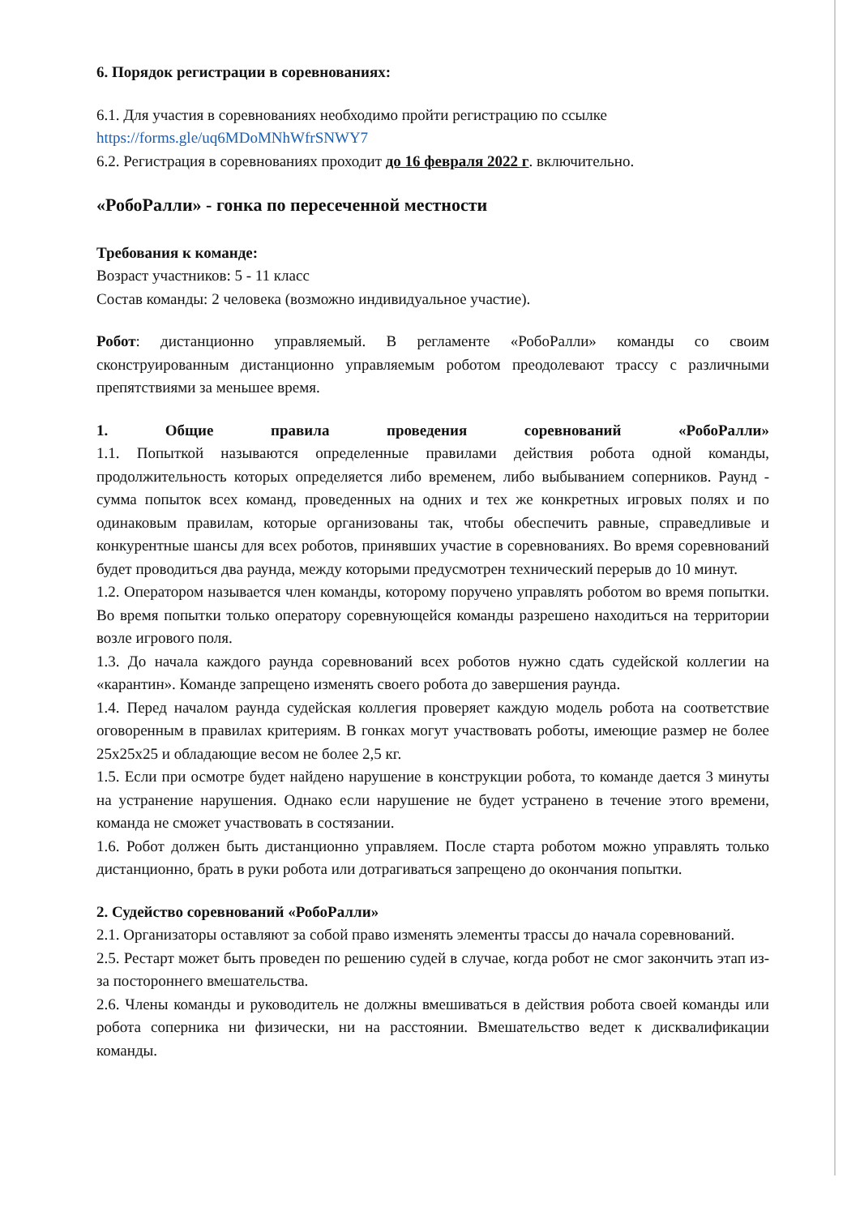6. Порядок регистрации в соревнованиях:
6.1. Для участия в соревнованиях необходимо пройти регистрацию по ссылке
https://forms.gle/uq6MDoMNhWfrSNWY7
6.2. Регистрация в соревнованиях проходит до 16 февраля 2022 г. включительно.
«РобоРалли» - гонка по пересеченной местности
Требования к команде:
Возраст участников: 5 - 11 класс
Состав команды: 2 человека (возможно индивидуальное участие).
Робот: дистанционно управляемый. В регламенте «РобоРалли» команды со своим сконструированным дистанционно управляемым роботом преодолевают трассу с различными препятствиями за меньшее время.
1. Общие правила проведения соревнований «РобоРалли»
1.1. Попыткой называются определенные правилами действия робота одной команды, продолжительность которых определяется либо временем, либо выбыванием соперников. Раунд - сумма попыток всех команд, проведенных на одних и тех же конкретных игровых полях и по одинаковым правилам, которые организованы так, чтобы обеспечить равные, справедливые и конкурентные шансы для всех роботов, принявших участие в соревнованиях. Во время соревнований будет проводиться два раунда, между которыми предусмотрен технический перерыв до 10 минут.
1.2. Оператором называется член команды, которому поручено управлять роботом во время попытки. Во время попытки только оператору соревнующейся команды разрешено находиться на территории возле игрового поля.
1.3. До начала каждого раунда соревнований всех роботов нужно сдать судейской коллегии на «карантин». Команде запрещено изменять своего робота до завершения раунда.
1.4. Перед началом раунда судейская коллегия проверяет каждую модель робота на соответствие оговоренным в правилах критериям. В гонках могут участвовать роботы, имеющие размер не более 25x25x25 и обладающие весом не более 2,5 кг.
1.5. Если при осмотре будет найдено нарушение в конструкции робота, то команде дается 3 минуты на устранение нарушения. Однако если нарушение не будет устранено в течение этого времени, команда не сможет участвовать в состязании.
1.6. Робот должен быть дистанционно управляем. После старта роботом можно управлять только дистанционно, брать в руки робота или дотрагиваться запрещено до окончания попытки.
2. Судейство соревнований «РобоРалли»
2.1. Организаторы оставляют за собой право изменять элементы трассы до начала соревнований.
2.5. Рестарт может быть проведен по решению судей в случае, когда робот не смог закончить этап из-за постороннего вмешательства.
2.6. Члены команды и руководитель не должны вмешиваться в действия робота своей команды или робота соперника ни физически, ни на расстоянии. Вмешательство ведет к дисквалификации команды.